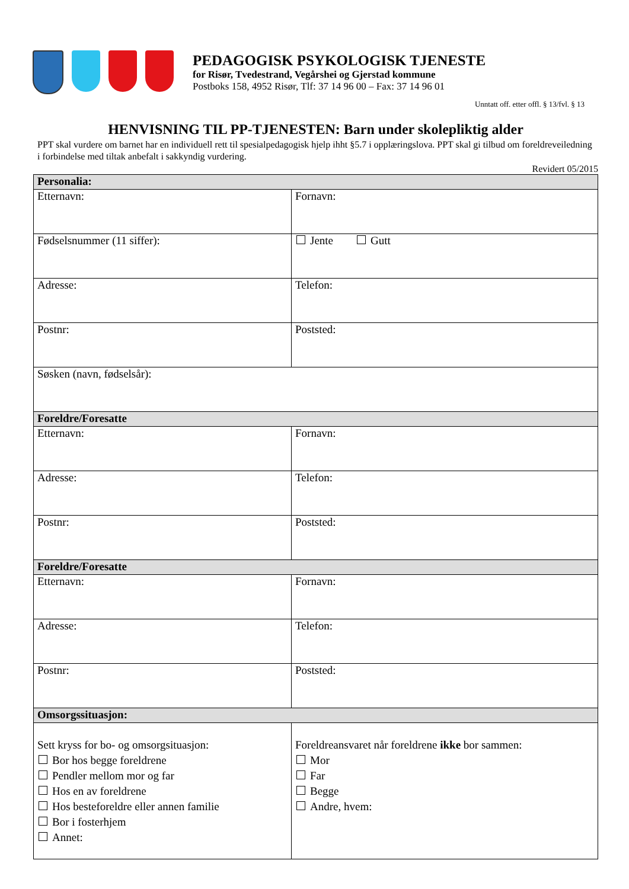PEDAGOGISK PSYKOLOGISK TJENESTE
for Risør, Tvedestrand, Vegårshei og Gjerstad kommune
Postboks 158, 4952 Risør, Tlf: 37 14 96 00 – Fax: 37 14 96 01
Unntatt off. etter offl. § 13/fvl. § 13
HENVISNING TIL PP-TJENESTEN: Barn under skolepliktig alder
PPT skal vurdere om barnet har en individuell rett til spesialpedagogisk hjelp ihht §5.7 i opplæringslova. PPT skal gi tilbud om foreldreveiledning i forbindelse med tiltak anbefalt i sakkyndig vurdering.
Revidert 05/2015
| Personalia: | |
| --- | --- |
| Etternavn: | Fornavn: |
| Fødselsnummer (11 siffer): | Jente Gutt |
| Adresse: | Telefon: |
| Postnr: | Poststed: |
| Søsken (navn, fødselsår): | |
| Foreldre/Foresatte | |
| Etternavn: | Fornavn: |
| Adresse: | Telefon: |
| Postnr: | Poststed: |
| Foreldre/Foresatte | |
| Etternavn: | Fornavn: |
| Adresse: | Telefon: |
| Postnr: | Poststed: |
| Omsorgssituasjon: | |
| Sett kryss for bo- og omsorgsituasjon: Bor hos begge foreldrene Pendler mellom mor og far Hos en av foreldrene Hos besteforeldre eller annen familie Bor i fosterhjem Annet: | Foreldreansvaret når foreldrene ikke bor sammen: Mor Far Begge Andre, hvem: |